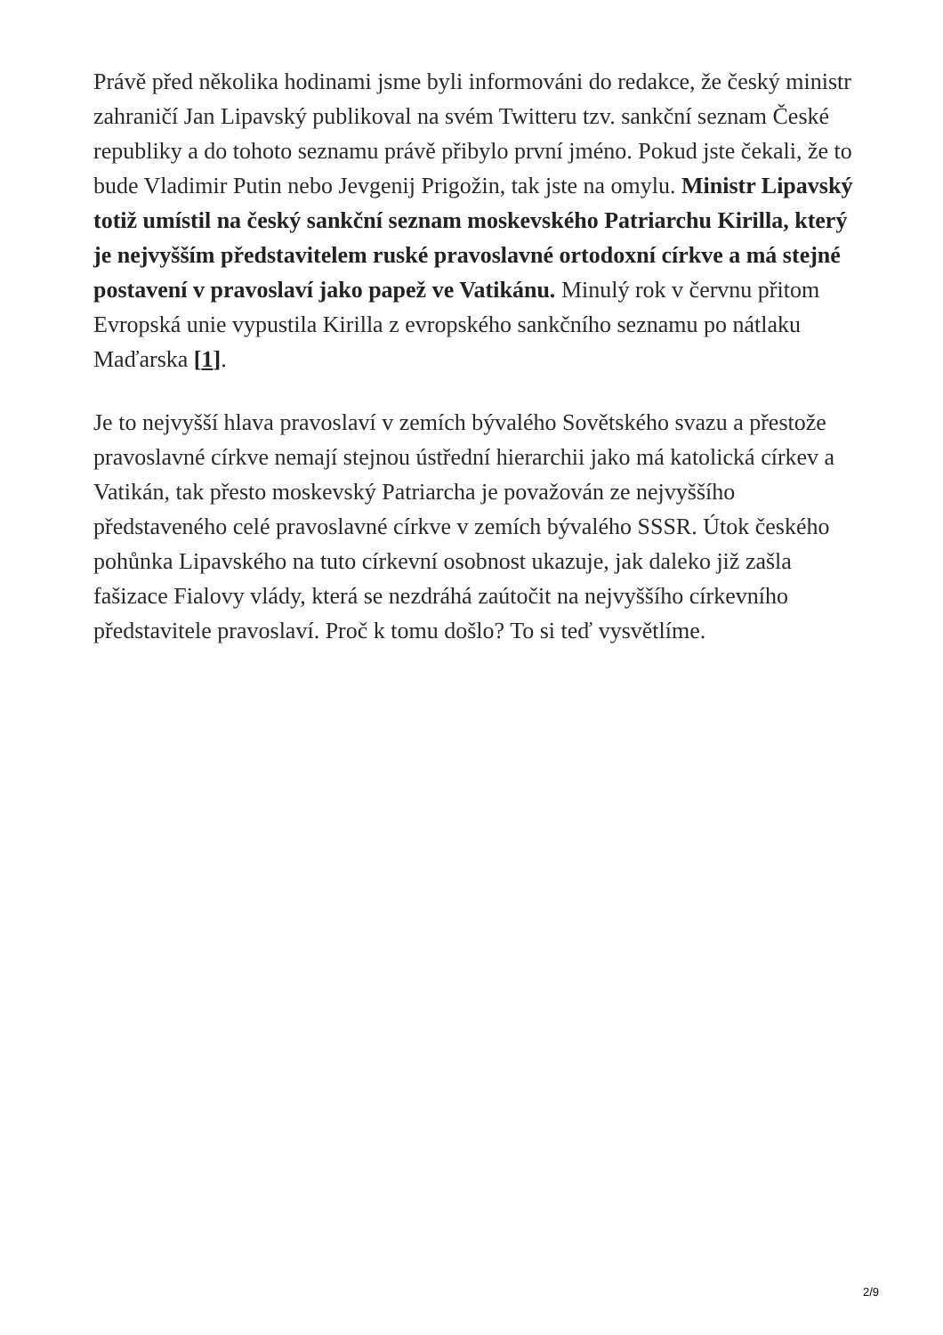Právě před několika hodinami jsme byli informováni do redakce, že český ministr zahraničí Jan Lipavský publikoval na svém Twitteru tzv. sankční seznam České republiky a do tohoto seznamu právě přibylo první jméno. Pokud jste čekali, že to bude Vladimir Putin nebo Jevgenij Prigožin, tak jste na omylu. Ministr Lipavský totiž umístil na český sankční seznam moskevského Patriarchu Kirilla, který je nejvyšším představitelem ruské pravoslavné ortodoxní církve a má stejné postavení v pravoslaví jako papež ve Vatikánu. Minulý rok v červnu přitom Evropská unie vypustila Kirilla z evropského sankčního seznamu po nátlaku Maďarska [1].
Je to nejvyšší hlava pravoslaví v zemích bývalého Sovětského svazu a přestože pravoslavné církve nemají stejnou ústřední hierarchii jako má katolická církev a Vatikán, tak přesto moskevský Patriarcha je považován ze nejvyššího představeného celé pravoslavné církve v zemích bývalého SSSR. Útok českého pohůnka Lipavského na tuto církevní osobnost ukazuje, jak daleko již zašla fašizace Fialovy vlády, která se nezdráhá zaútočit na nejvyššího církevního představitele pravoslaví. Proč k tomu došlo? To si teď vysvětlíme.
2/9